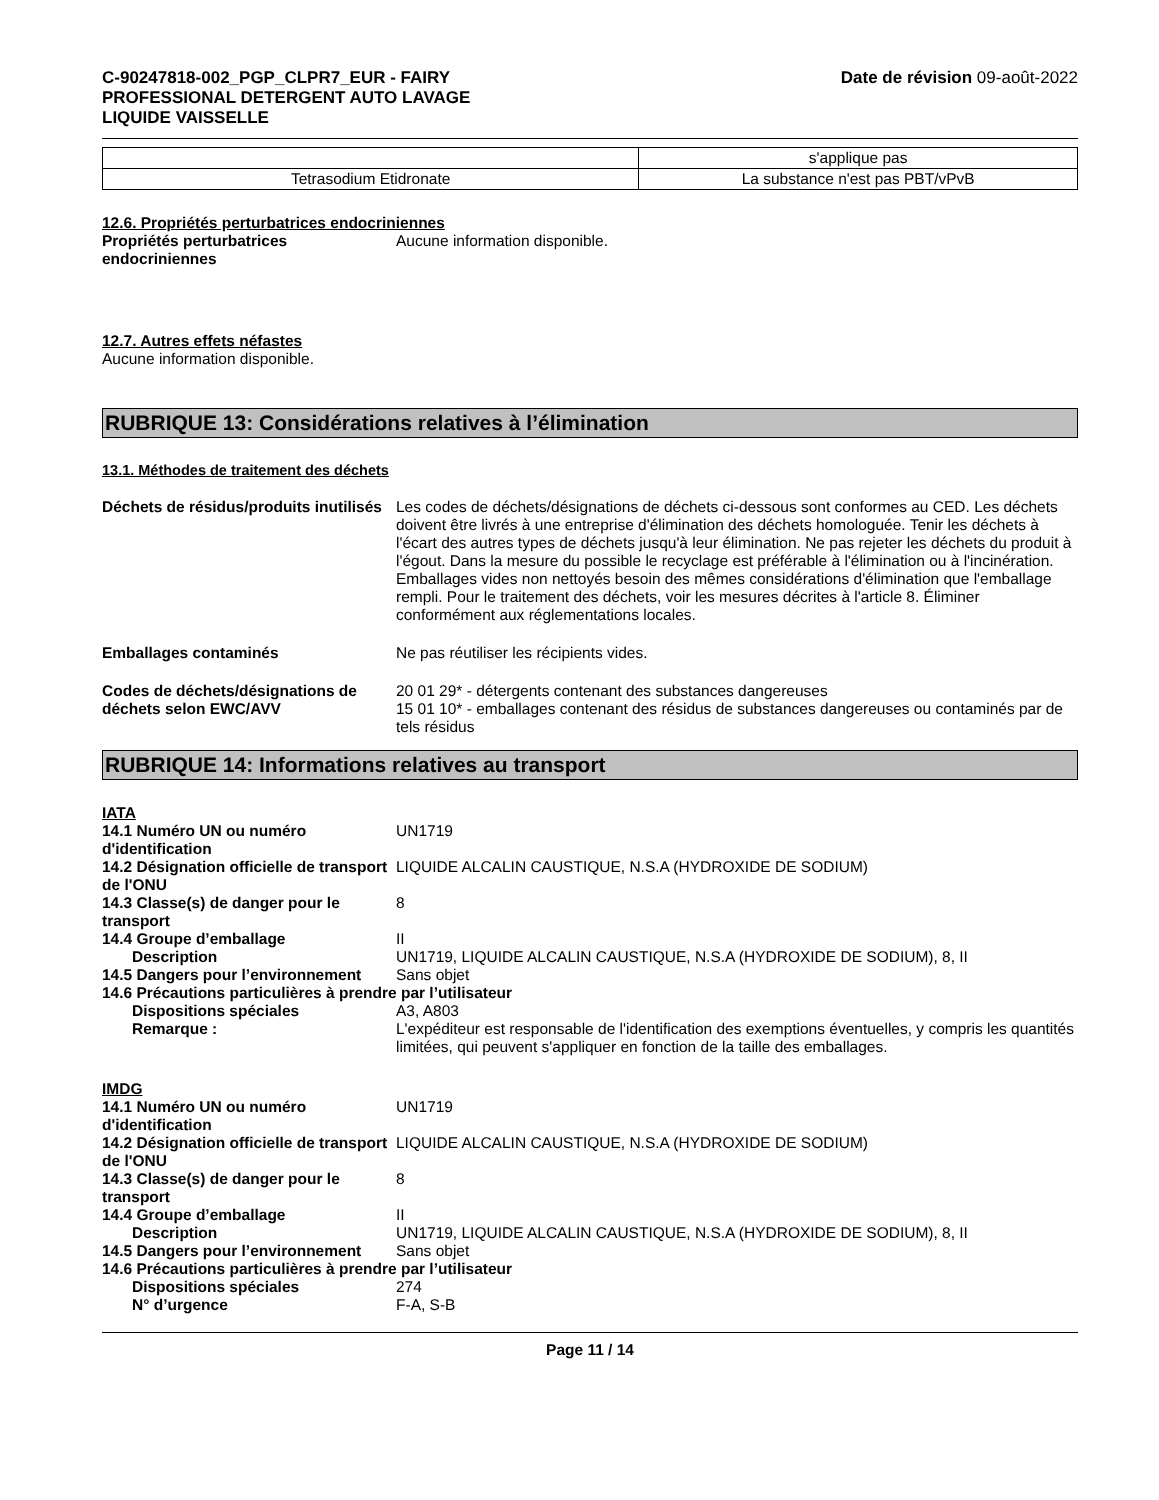C-90247818-002_PGP_CLPR7_EUR - FAIRY
PROFESSIONAL DETERGENT AUTO LAVAGE
LIQUIDE VAISSELLE
Date de révision 09-août-2022
| | s'applique pas |
| Tetrasodium Etidronate | La substance n'est pas PBT/vPvB |
12.6. Propriétés perturbatrices endocriniennes
Propriétés perturbatrices endocriniennes
Aucune information disponible.
12.7. Autres effets néfastes
Aucune information disponible.
RUBRIQUE 13: Considérations relatives à l’élimination
13.1. Méthodes de traitement des déchets
Déchets de résidus/produits inutilisés
Les codes de déchets/désignations de déchets ci-dessous sont conformes au CED. Les déchets doivent être livrés à une entreprise d'élimination des déchets homologuée. Tenir les déchets à l'écart des autres types de déchets jusqu'à leur élimination. Ne pas rejeter les déchets du produit à l'égout. Dans la mesure du possible le recyclage est préférable à l'élimination ou à l'incinération. Emballages vides non nettoyés besoin des mêmes considérations d'élimination que l'emballage rempli. Pour le traitement des déchets, voir les mesures décrites à l'article 8. Éliminer conformément aux réglementations locales.
Emballages contaminés Ne pas réutiliser les récipients vides.
Codes de déchets/désignations de déchets selon EWC/AVV
20 01 29* - détergents contenant des substances dangereuses
15 01 10* - emballages contenant des résidus de substances dangereuses ou contaminés par de tels résidus
RUBRIQUE 14: Informations relatives au transport
IATA
14.1 Numéro UN ou numéro d'identification
UN1719
14.2 Désignation officielle de transport de l'ONU
LIQUIDE ALCALIN CAUSTIQUE, N.S.A (HYDROXIDE DE SODIUM)
14.3 Classe(s) de danger pour le transport
8
14.4 Groupe d’emballage II
Description UN1719, LIQUIDE ALCALIN CAUSTIQUE, N.S.A (HYDROXIDE DE SODIUM), 8, II
14.5 Dangers pour l’environnement
Sans objet
14.6 Précautions particulières à prendre par l’utilisateur
Dispositions spéciales A3, A803
Remarque : L'expéditeur est responsable de l'identification des exemptions éventuelles, y compris les quantités limitées, qui peuvent s'appliquer en fonction de la taille des emballages.
IMDG
14.1 Numéro UN ou numéro d'identification
UN1719
14.2 Désignation officielle de transport de l'ONU
LIQUIDE ALCALIN CAUSTIQUE, N.S.A (HYDROXIDE DE SODIUM)
14.3 Classe(s) de danger pour le transport
8
14.4 Groupe d’emballage II
Description UN1719, LIQUIDE ALCALIN CAUSTIQUE, N.S.A (HYDROXIDE DE SODIUM), 8, II
14.5 Dangers pour l’environnement
Sans objet
14.6 Précautions particulières à prendre par l’utilisateur
Dispositions spéciales 274
N° d’urgence F-A, S-B
Page 11 / 14